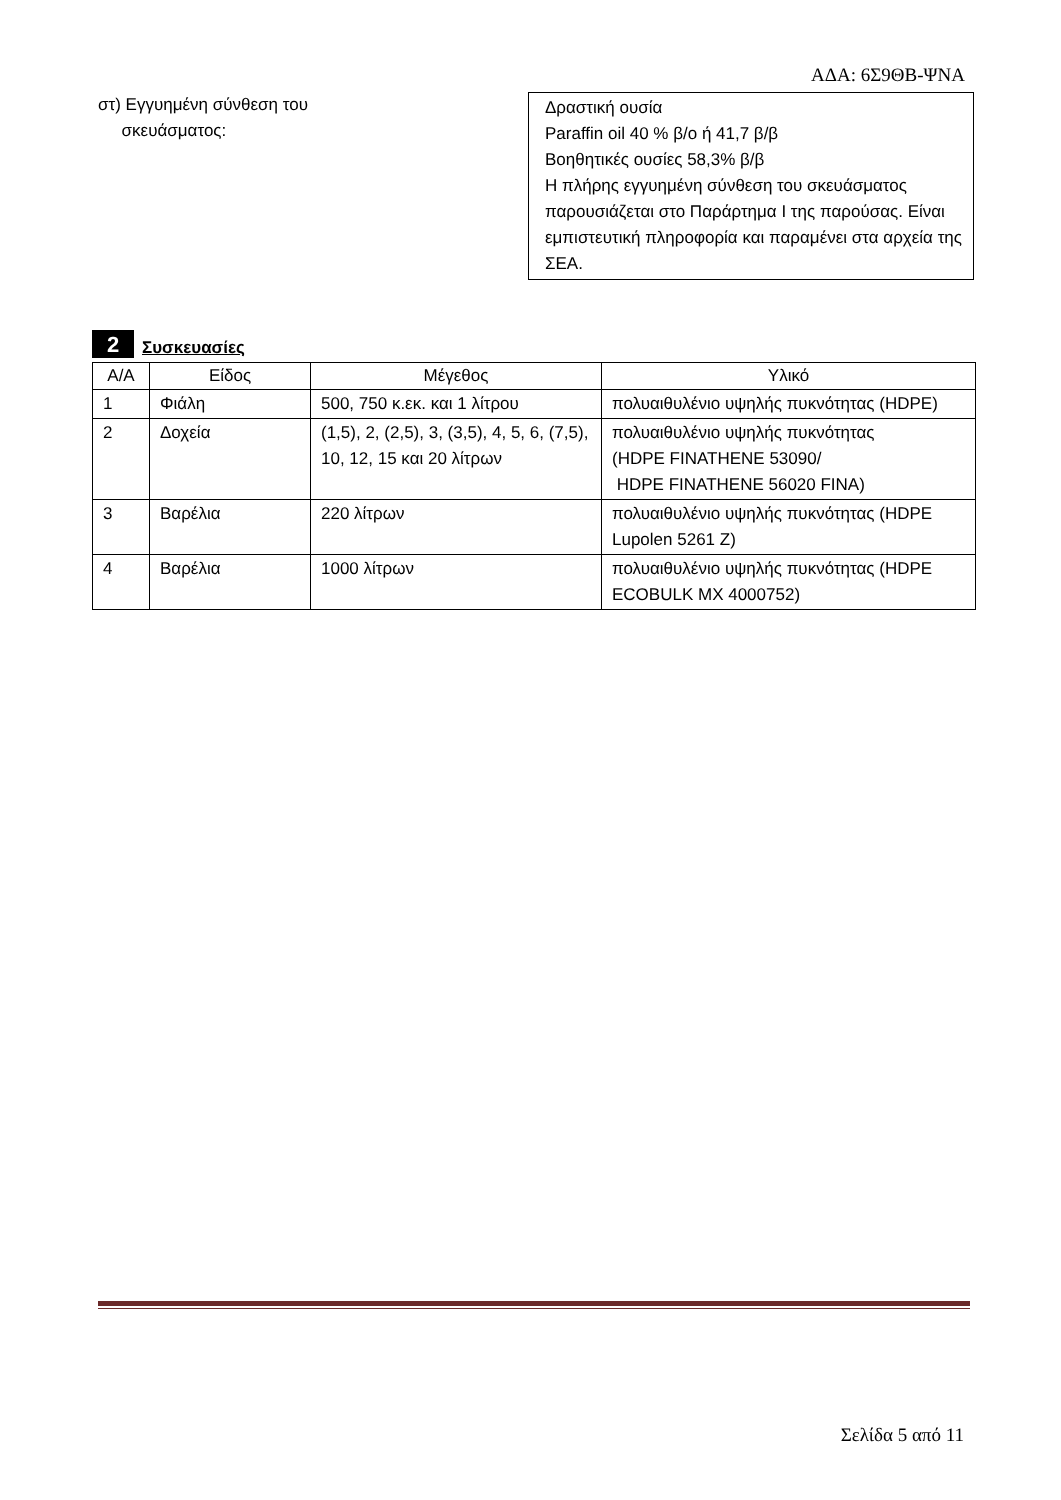ΑΔΑ: 6Σ9ΘΒ-ΨΝΑ
στ) Εγγυημένη σύνθεση του
σκευάσματος:
Δραστική ουσία
Paraffin oil 40 % β/ο ή 41,7 β/β
Βοηθητικές ουσίες 58,3% β/β
Η πλήρης εγγυημένη σύνθεση του σκευάσματος παρουσιάζεται στο Παράρτημα Ι της παρούσας. Είναι εμπιστευτική πληροφορία και παραμένει στα αρχεία της ΣΕΑ.
2
Συσκευασίες
| Α/Α | Είδος | Μέγεθος | Υλικό |
| --- | --- | --- | --- |
| 1 | Φιάλη | 500, 750 κ.εκ. και 1 λίτρου | πολυαιθυλένιο υψηλής πυκνότητας (HDPE) |
| 2 | Δοχεία | (1,5), 2, (2,5), 3, (3,5), 4, 5, 6, (7,5), 10, 12, 15 και 20 λίτρων | πολυαιθυλένιο υψηλής πυκνότητας (HDPE FINATHENE 53090/ HDPE FINATHENE 56020 FINA) |
| 3 | Βαρέλια | 220 λίτρων | πολυαιθυλένιο υψηλής πυκνότητας (HDPE Lupolen 5261 Z) |
| 4 | Βαρέλια | 1000 λίτρων | πολυαιθυλένιο υψηλής πυκνότητας (HDPE ECOBULK MX 4000752) |
Σελίδα 5 από 11